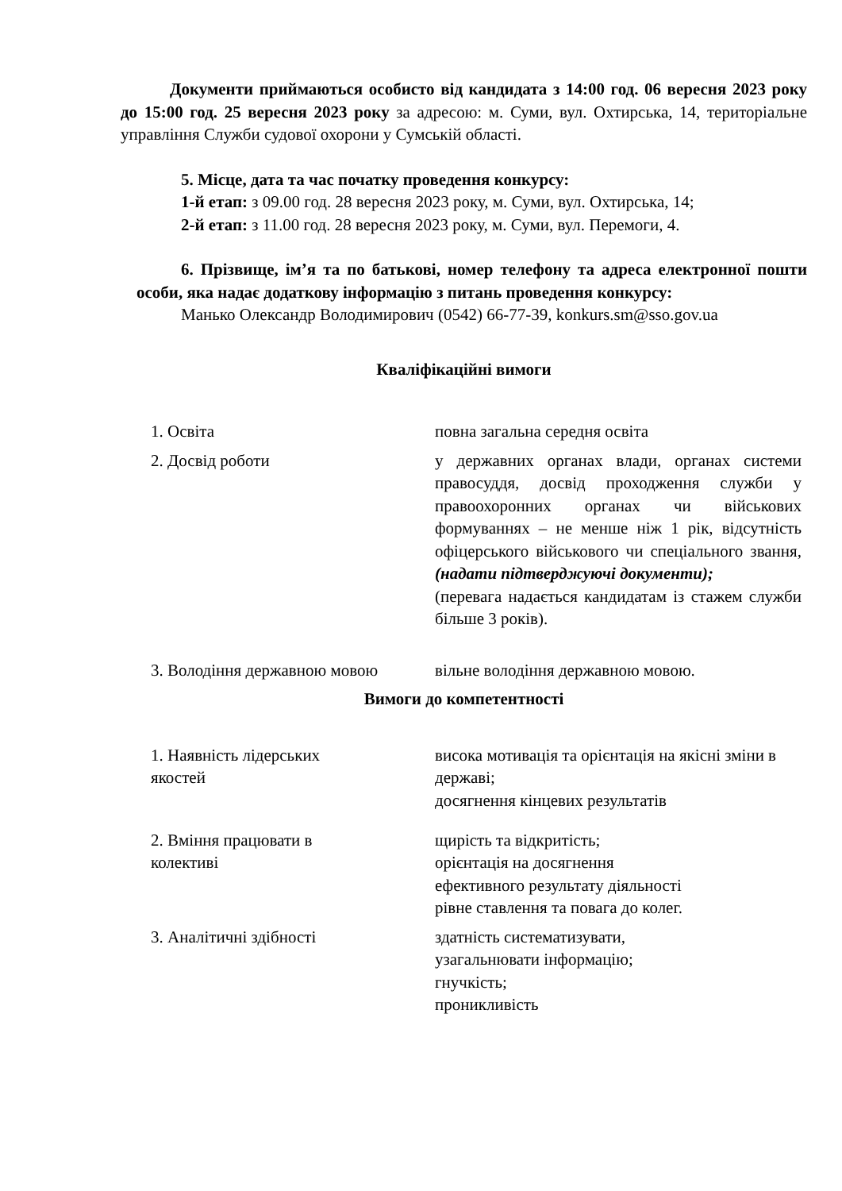Документи приймаються особисто від кандидата з 14:00 год. 06 вересня 2023 року до 15:00 год. 25 вересня 2023 року за адресою: м. Суми, вул. Охтирська, 14, територіальне управління Служби судової охорони у Сумській області.
5. Місце, дата та час початку проведення конкурсу:
1-й етап: з 09.00 год. 28 вересня 2023 року, м. Суми, вул. Охтирська, 14;
2-й етап: з 11.00 год. 28 вересня 2023 року, м. Суми, вул. Перемоги, 4.
6. Прізвище, ім’я та по батькові, номер телефону та адреса електронної пошти особи, яка надає додаткову інформацію з питань проведення конкурсу:
Манько Олександр Володимирович (0542) 66-77-39, konkurs.sm@sso.gov.ua
Кваліфікаційні вимоги
| 1. Освіта | повна загальна середня освіта |
| 2. Досвід роботи | у державних органах влади, органах системи правосуддя, досвід проходження служби у правоохоронних органах чи військових формуваннях – не менше ніж 1 рік, відсутність офіцерського військового чи спеціального звання, (надати підтверджуючі документи); (перевага надається кандидатам із стажем служби більше 3 років). |
| 3. Володіння державною мовою | вільне володіння державною мовою. |
Вимоги до компетентності
| 1. Наявність лідерських якостей | висока мотивація та орієнтація на якісні зміни в державі; досягнення кінцевих результатів |
| 2. Вміння працювати в колективі | щирість та відкритість; орієнтація на досягнення ефективного результату діяльності рівне ставлення та повага до колег. |
| 3. Аналітичні здібності | здатність систематизувати, узагальнювати інформацію; гнучкість; проникливість |